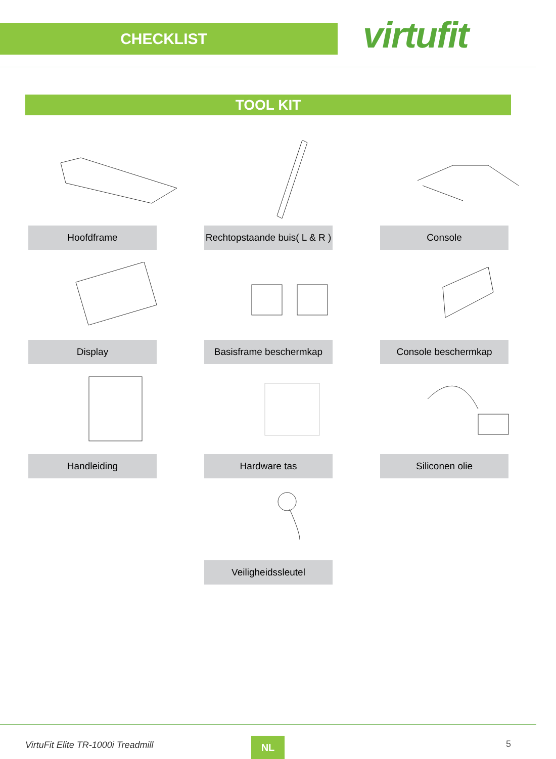CHECKLIST
virtufit
TOOL KIT
Hoofdframe
Rechtopstaande buis( L & R )
Console
Display
Basisframe beschermkap
Console beschermkap
Handleiding
Hardware tas
Siliconen olie
Veiligheidssleutel
VirtuFit Elite TR-1000i Treadmill
NL 5